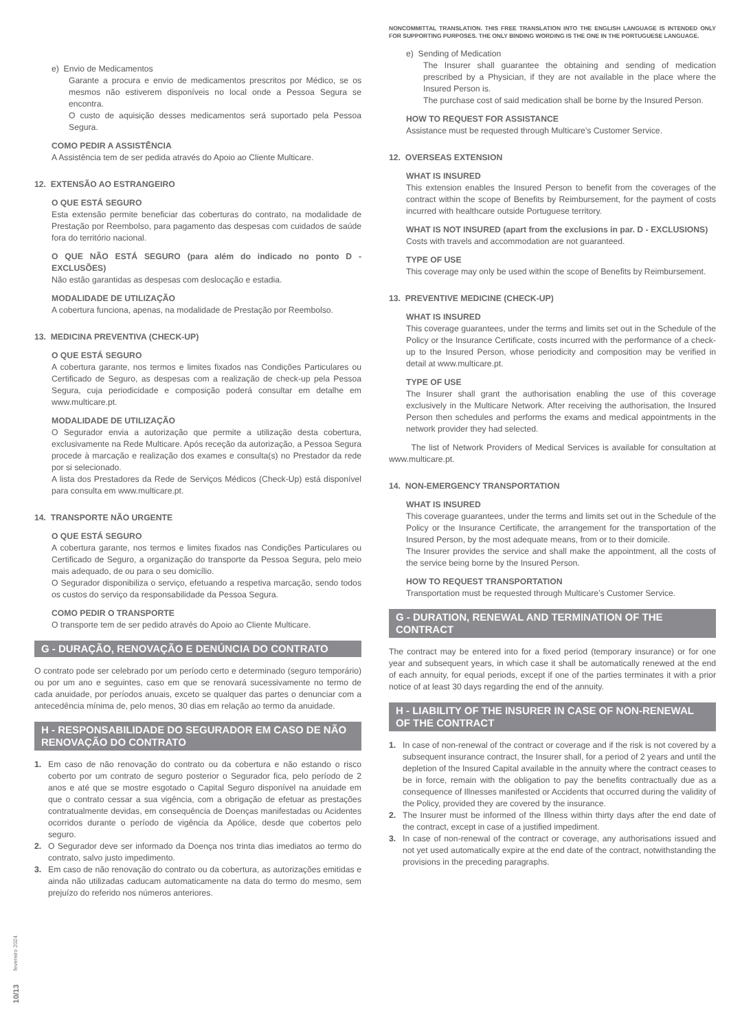e) Envio de Medicamentos
Garante a procura e envio de medicamentos prescritos por Médico, se os mesmos não estiverem disponíveis no local onde a Pessoa Segura se encontra.
O custo de aquisição desses medicamentos será suportado pela Pessoa Segura.
COMO PEDIR A ASSISTÊNCIA
A Assistência tem de ser pedida através do Apoio ao Cliente Multicare.
12. EXTENSÃO AO ESTRANGEIRO
O QUE ESTÁ SEGURO
Esta extensão permite beneficiar das coberturas do contrato, na modalidade de Prestação por Reembolso, para pagamento das despesas com cuidados de saúde fora do território nacional.
O QUE NÃO ESTÁ SEGURO (para além do indicado no ponto D - EXCLUSÕES)
Não estão garantidas as despesas com deslocação e estadia.
MODALIDADE DE UTILIZAÇÃO
A cobertura funciona, apenas, na modalidade de Prestação por Reembolso.
13. MEDICINA PREVENTIVA (CHECK-UP)
O QUE ESTÁ SEGURO
A cobertura garante, nos termos e limites fixados nas Condições Particulares ou Certificado de Seguro, as despesas com a realização de check-up pela Pessoa Segura, cuja periodicidade e composição poderá consultar em detalhe em www.multicare.pt.
MODALIDADE DE UTILIZAÇÃO
O Segurador envia a autorização que permite a utilização desta cobertura, exclusivamente na Rede Multicare. Após receção da autorização, a Pessoa Segura procede à marcação e realização dos exames e consulta(s) no Prestador da rede por si selecionado.
A lista dos Prestadores da Rede de Serviços Médicos (Check-Up) está disponível para consulta em www.multicare.pt.
14. TRANSPORTE NÃO URGENTE
O QUE ESTÁ SEGURO
A cobertura garante, nos termos e limites fixados nas Condições Particulares ou Certificado de Seguro, a organização do transporte da Pessoa Segura, pelo meio mais adequado, de ou para o seu domicílio.
O Segurador disponibiliza o serviço, efetuando a respetiva marcação, sendo todos os custos do serviço da responsabilidade da Pessoa Segura.
COMO PEDIR O TRANSPORTE
O transporte tem de ser pedido através do Apoio ao Cliente Multicare.
G - DURAÇÃO, RENOVAÇÃO E DENÚNCIA DO CONTRATO
O contrato pode ser celebrado por um período certo e determinado (seguro temporário) ou por um ano e seguintes, caso em que se renovará sucessivamente no termo de cada anuidade, por períodos anuais, exceto se qualquer das partes o denunciar com a antecedência mínima de, pelo menos, 30 dias em relação ao termo da anuidade.
H - RESPONSABILIDADE DO SEGURADOR EM CASO DE NÃO RENOVAÇÃO DO CONTRATO
1. Em caso de não renovação do contrato ou da cobertura e não estando o risco coberto por um contrato de seguro posterior o Segurador fica, pelo período de 2 anos e até que se mostre esgotado o Capital Seguro disponível na anuidade em que o contrato cessar a sua vigência, com a obrigação de efetuar as prestações contratualmente devidas, em consequência de Doenças manifestadas ou Acidentes ocorridos durante o período de vigência da Apólice, desde que cobertos pelo seguro.
2. O Segurador deve ser informado da Doença nos trinta dias imediatos ao termo do contrato, salvo justo impedimento.
3. Em caso de não renovação do contrato ou da cobertura, as autorizações emitidas e ainda não utilizadas caducam automaticamente na data do termo do mesmo, sem prejuízo do referido nos números anteriores.
NONCOMMITTAL TRANSLATION. THIS FREE TRANSLATION INTO THE ENGLISH LANGUAGE IS INTENDED ONLY FOR SUPPORTING PURPOSES. THE ONLY BINDING WORDING IS THE ONE IN THE PORTUGUESE LANGUAGE.
e) Sending of Medication
The Insurer shall guarantee the obtaining and sending of medication prescribed by a Physician, if they are not available in the place where the Insured Person is.
The purchase cost of said medication shall be borne by the Insured Person.
HOW TO REQUEST FOR ASSISTANCE
Assistance must be requested through Multicare’s Customer Service.
12. OVERSEAS EXTENSION
WHAT IS INSURED
This extension enables the Insured Person to benefit from the coverages of the contract within the scope of Benefits by Reimbursement, for the payment of costs incurred with healthcare outside Portuguese territory.
WHAT IS NOT INSURED (apart from the exclusions in par. D - EXCLUSIONS)
Costs with travels and accommodation are not guaranteed.
TYPE OF USE
This coverage may only be used within the scope of Benefits by Reimbursement.
13. PREVENTIVE MEDICINE (CHECK-UP)
WHAT IS INSURED
This coverage guarantees, under the terms and limits set out in the Schedule of the Policy or the Insurance Certificate, costs incurred with the performance of a check-up to the Insured Person, whose periodicity and composition may be verified in detail at www.multicare.pt.
TYPE OF USE
The Insurer shall grant the authorisation enabling the use of this coverage exclusively in the Multicare Network. After receiving the authorisation, the Insured Person then schedules and performs the exams and medical appointments in the network provider they had selected.
The list of Network Providers of Medical Services is available for consultation at www.multicare.pt.
14. NON-EMERGENCY TRANSPORTATION
WHAT IS INSURED
This coverage guarantees, under the terms and limits set out in the Schedule of the Policy or the Insurance Certificate, the arrangement for the transportation of the Insured Person, by the most adequate means, from or to their domicile.
The Insurer provides the service and shall make the appointment, all the costs of the service being borne by the Insured Person.
HOW TO REQUEST TRANSPORTATION
Transportation must be requested through Multicare’s Customer Service.
G - DURATION, RENEWAL AND TERMINATION OF THE CONTRACT
The contract may be entered into for a fixed period (temporary insurance) or for one year and subsequent years, in which case it shall be automatically renewed at the end of each annuity, for equal periods, except if one of the parties terminates it with a prior notice of at least 30 days regarding the end of the annuity.
H - LIABILITY OF THE INSURER IN CASE OF NON-RENEWAL OF THE CONTRACT
1. In case of non-renewal of the contract or coverage and if the risk is not covered by a subsequent insurance contract, the Insurer shall, for a period of 2 years and until the depletion of the Insured Capital available in the annuity where the contract ceases to be in force, remain with the obligation to pay the benefits contractually due as a consequence of Illnesses manifested or Accidents that occurred during the validity of the Policy, provided they are covered by the insurance.
2. The Insurer must be informed of the Illness within thirty days after the end date of the contract, except in case of a justified impediment.
3. In case of non-renewal of the contract or coverage, any authorisations issued and not yet used automatically expire at the end date of the contract, notwithstanding the provisions in the preceding paragraphs.
10/13 fevereiro 2024